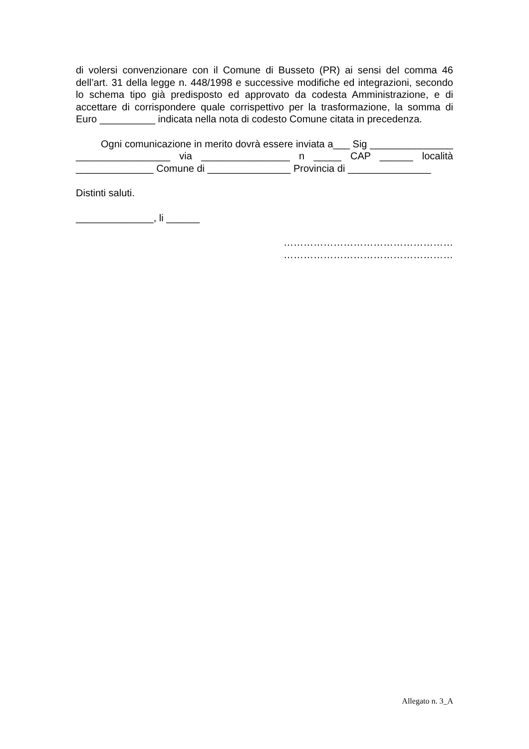di volersi convenzionare con il Comune di Busseto (PR) ai sensi del comma 46 dell’art. 31 della legge n. 448/1998 e successive modifiche ed integrazioni, secondo lo schema tipo già predisposto ed approvato da codesta Amministrazione, e di accettare di corrispondere quale corrispettivo per la trasformazione, la somma di Euro __________ indicata nella nota di codesto Comune citata in precedenza.
Ogni comunicazione in merito dovrà essere inviata a___ Sig _______________ _________________ via ________________ n _____ CAP ______ località ______________ Comune di _______________ Provincia di _______________
Distinti saluti.
______________, li ______
……………………………………………
……………………………………………
Allegato n. 3_A